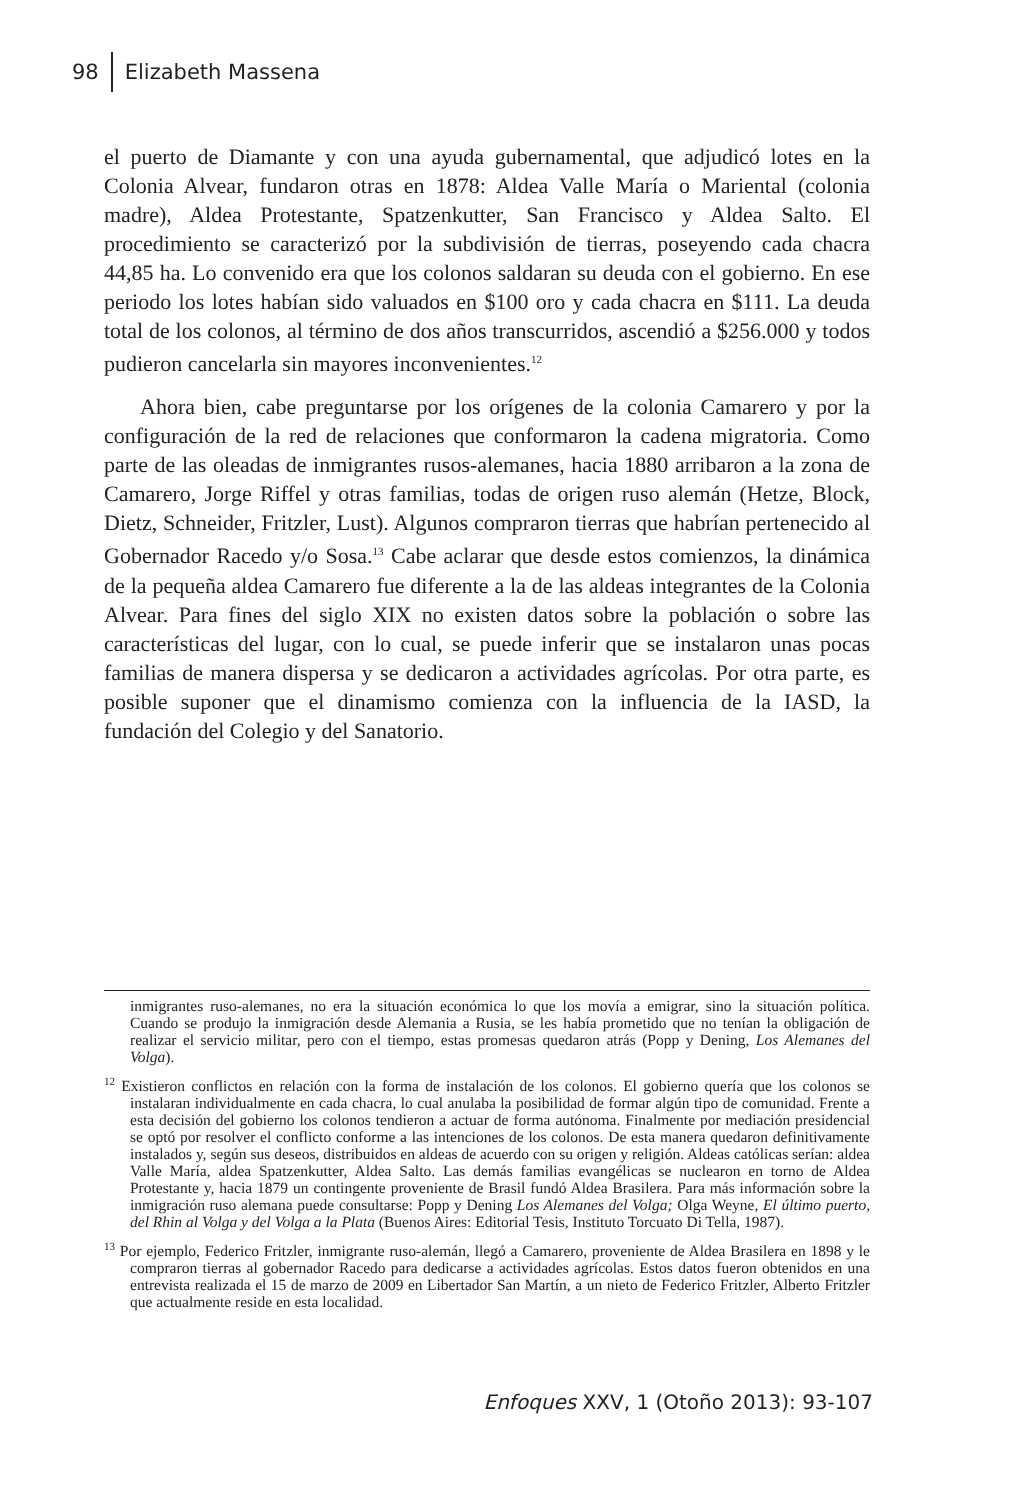98 Elizabeth Massena
el puerto de Diamante y con una ayuda gubernamental, que adjudicó lotes en la Colonia Alvear, fundaron otras en 1878: Aldea Valle María o Mariental (colonia madre), Aldea Protestante, Spatzenkutter, San Francisco y Aldea Salto. El procedimiento se caracterizó por la subdivisión de tierras, poseyendo cada chacra 44,85 ha. Lo convenido era que los colonos saldaran su deuda con el gobierno. En ese periodo los lotes habían sido valuados en $100 oro y cada chacra en $111. La deuda total de los colonos, al término de dos años transcurridos, ascendió a $256.000 y todos pudieron cancelarla sin mayores inconvenientes.<sup>12</sup>
Ahora bien, cabe preguntarse por los orígenes de la colonia Camarero y por la configuración de la red de relaciones que conformaron la cadena migratoria. Como parte de las oleadas de inmigrantes rusos-alemanes, hacia 1880 arribaron a la zona de Camarero, Jorge Riffel y otras familias, todas de origen ruso alemán (Hetze, Block, Dietz, Schneider, Fritzler, Lust). Algunos compraron tierras que habrían pertenecido al Gobernador Racedo y/o Sosa.<sup>13</sup> Cabe aclarar que desde estos comienzos, la dinámica de la pequeña aldea Camarero fue diferente a la de las aldeas integrantes de la Colonia Alvear. Para fines del siglo XIX no existen datos sobre la población o sobre las características del lugar, con lo cual, se puede inferir que se instalaron unas pocas familias de manera dispersa y se dedicaron a actividades agrícolas. Por otra parte, es posible suponer que el dinamismo comienza con la influencia de la IASD, la fundación del Colegio y del Sanatorio.
inmigrantes ruso-alemanes, no era la situación económica lo que los movía a emigrar, sino la situación política. Cuando se produjo la inmigración desde Alemania a Rusia, se les había prometido que no tenían la obligación de realizar el servicio militar, pero con el tiempo, estas promesas quedaron atrás (Popp y Dening, Los Alemanes del Volga).
<sup>12</sup> Existieron conflictos en relación con la forma de instalación de los colonos. El gobierno quería que los colonos se instalaran individualmente en cada chacra, lo cual anulaba la posibilidad de formar algún tipo de comunidad. Frente a esta decisión del gobierno los colonos tendieron a actuar de forma autónoma. Finalmente por mediación presidencial se optó por resolver el conflicto conforme a las intenciones de los colonos. De esta manera quedaron definitivamente instalados y, según sus deseos, distribuidos en aldeas de acuerdo con su origen y religión. Aldeas católicas serían: aldea Valle María, aldea Spatzenkutter, Aldea Salto. Las demás familias evangélicas se nuclearon en torno de Aldea Protestante y, hacia 1879 un contingente proveniente de Brasil fundó Aldea Brasilera. Para más información sobre la inmigración ruso alemana puede consultarse: Popp y Dening Los Alemanes del Volga; Olga Weyne, El último puerto, del Rhin al Volga y del Volga a la Plata (Buenos Aires: Editorial Tesis, Instituto Torcuato Di Tella, 1987).
<sup>13</sup> Por ejemplo, Federico Fritzler, inmigrante ruso-alemán, llegó a Camarero, proveniente de Aldea Brasilera en 1898 y le compraron tierras al gobernador Racedo para dedicarse a actividades agrícolas. Estos datos fueron obtenidos en una entrevista realizada el 15 de marzo de 2009 en Libertador San Martín, a un nieto de Federico Fritzler, Alberto Fritzler que actualmente reside en esta localidad.
Enfoques XXV, 1 (Otoño 2013): 93-107